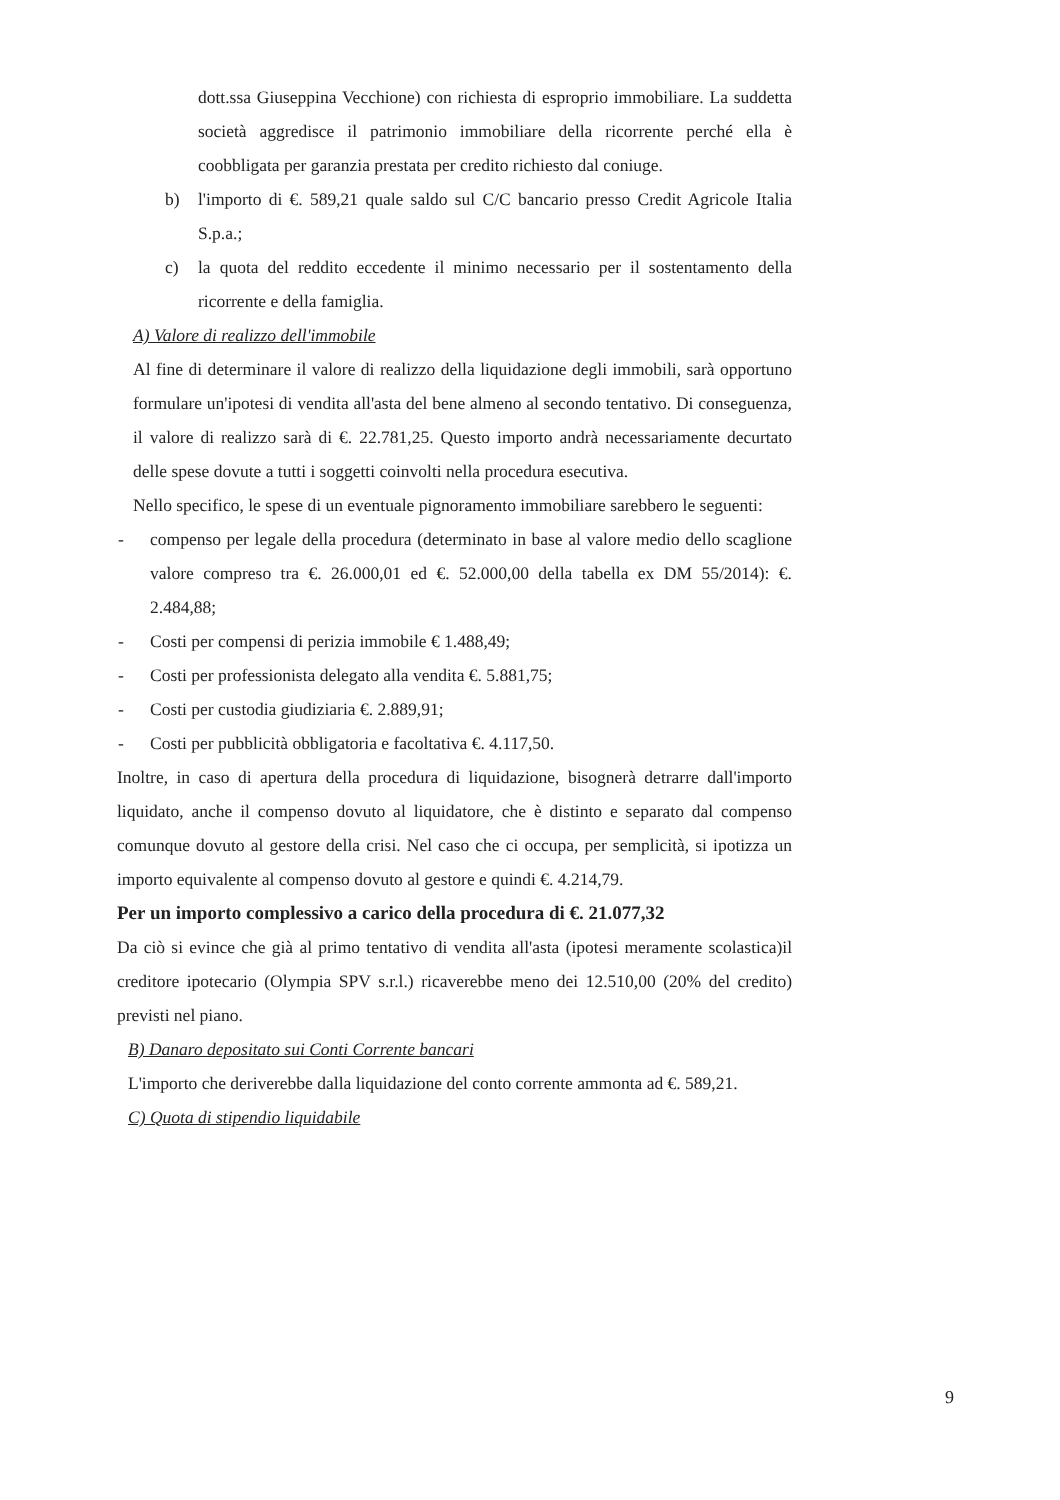dott.ssa Giuseppina Vecchione) con richiesta di esproprio immobiliare. La suddetta società aggredisce il patrimonio immobiliare della ricorrente perché ella è coobbligata per garanzia prestata per credito richiesto dal coniuge.
b) l'importo di €. 589,21 quale saldo sul C/C bancario presso Credit Agricole Italia S.p.a.;
c) la quota del reddito eccedente il minimo necessario per il sostentamento della ricorrente e della famiglia.
A) Valore di realizzo dell'immobile
Al fine di determinare il valore di realizzo della liquidazione degli immobili, sarà opportuno formulare un'ipotesi di vendita all'asta del bene almeno al secondo tentativo. Di conseguenza, il valore di realizzo sarà di €. 22.781,25. Questo importo andrà necessariamente decurtato delle spese dovute a tutti i soggetti coinvolti nella procedura esecutiva.
Nello specifico, le spese di un eventuale pignoramento immobiliare sarebbero le seguenti:
- compenso per legale della procedura (determinato in base al valore medio dello scaglione valore compreso tra €. 26.000,01 ed €. 52.000,00 della tabella ex DM 55/2014): €. 2.484,88;
- Costi per compensi di perizia immobile € 1.488,49;
- Costi per professionista delegato alla vendita €. 5.881,75;
- Costi per custodia giudiziaria €. 2.889,91;
- Costi per pubblicità obbligatoria e facoltativa €. 4.117,50.
Inoltre, in caso di apertura della procedura di liquidazione, bisognerà detrarre dall'importo liquidato, anche il compenso dovuto al liquidatore, che è distinto e separato dal compenso comunque dovuto al gestore della crisi. Nel caso che ci occupa, per semplicità, si ipotizza un importo equivalente al compenso dovuto al gestore e quindi €. 4.214,79.
Per un importo complessivo a carico della procedura di €. 21.077,32
Da ciò si evince che già al primo tentativo di vendita all'asta (ipotesi meramente scolastica)il creditore ipotecario (Olympia SPV s.r.l.) ricaverebbe meno dei 12.510,00 (20% del credito) previsti nel piano.
B) Danaro depositato sui Conti Corrente bancari
L'importo che deriverebbe dalla liquidazione del conto corrente ammonta ad €. 589,21.
C) Quota di stipendio liquidabile
9